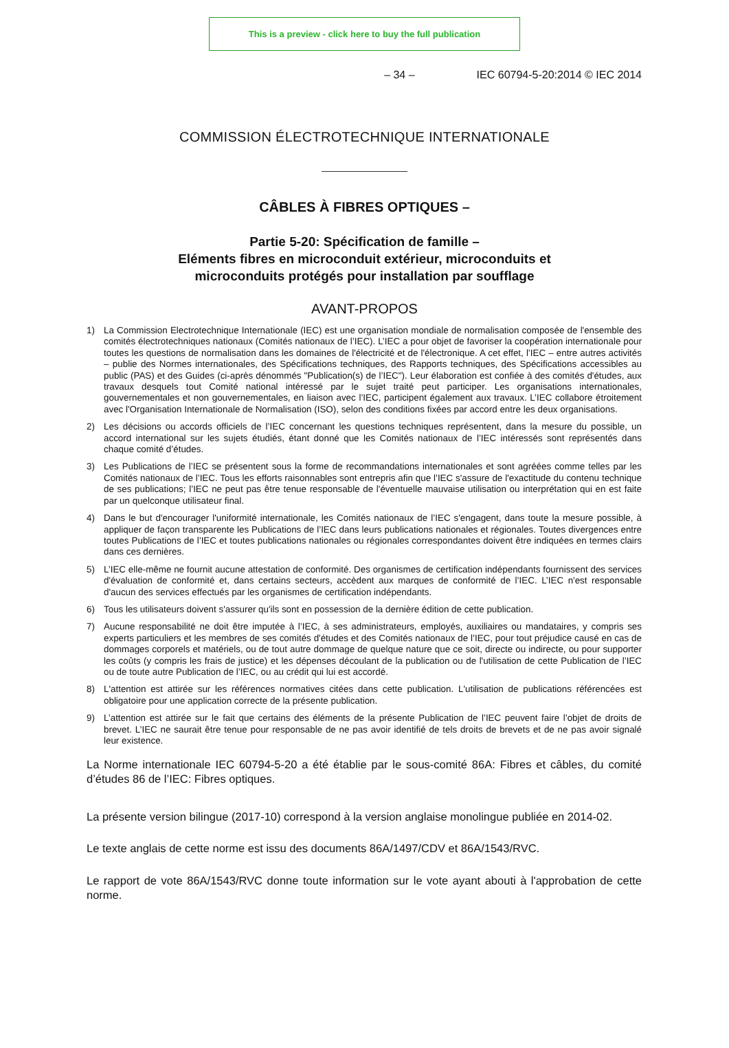This is a preview - click here to buy the full publication
– 34 – IEC 60794-5-20:2014 © IEC 2014
COMMISSION ÉLECTROTECHNIQUE INTERNATIONALE
CÂBLES À FIBRES OPTIQUES –
Partie 5-20: Spécification de famille –
Eléments fibres en microconduit extérieur, microconduits et
microconduits protégés pour installation par soufflage
AVANT-PROPOS
1) La Commission Electrotechnique Internationale (IEC) est une organisation mondiale de normalisation composée de l'ensemble des comités électrotechniques nationaux (Comités nationaux de l’IEC). L’IEC a pour objet de favoriser la coopération internationale pour toutes les questions de normalisation dans les domaines de l'électricité et de l'électronique. A cet effet, l’IEC – entre autres activités – publie des Normes internationales, des Spécifications techniques, des Rapports techniques, des Spécifications accessibles au public (PAS) et des Guides (ci-après dénommés "Publication(s) de l’IEC"). Leur élaboration est confiée à des comités d'études, aux travaux desquels tout Comité national intéressé par le sujet traité peut participer. Les organisations internationales, gouvernementales et non gouvernementales, en liaison avec l’IEC, participent également aux travaux. L’IEC collabore étroitement avec l'Organisation Internationale de Normalisation (ISO), selon des conditions fixées par accord entre les deux organisations.
2) Les décisions ou accords officiels de l’IEC concernant les questions techniques représentent, dans la mesure du possible, un accord international sur les sujets étudiés, étant donné que les Comités nationaux de l’IEC intéressés sont représentés dans chaque comité d’études.
3) Les Publications de l’IEC se présentent sous la forme de recommandations internationales et sont agréées comme telles par les Comités nationaux de l’IEC. Tous les efforts raisonnables sont entrepris afin que l’IEC s'assure de l'exactitude du contenu technique de ses publications; l’IEC ne peut pas être tenue responsable de l'éventuelle mauvaise utilisation ou interprétation qui en est faite par un quelconque utilisateur final.
4) Dans le but d'encourager l'uniformité internationale, les Comités nationaux de l’IEC s'engagent, dans toute la mesure possible, à appliquer de façon transparente les Publications de l’IEC dans leurs publications nationales et régionales. Toutes divergences entre toutes Publications de l’IEC et toutes publications nationales ou régionales correspondantes doivent être indiquées en termes clairs dans ces dernières.
5) L’IEC elle-même ne fournit aucune attestation de conformité. Des organismes de certification indépendants fournissent des services d'évaluation de conformité et, dans certains secteurs, accèdent aux marques de conformité de l’IEC. L’IEC n'est responsable d'aucun des services effectués par les organismes de certification indépendants.
6) Tous les utilisateurs doivent s'assurer qu'ils sont en possession de la dernière édition de cette publication.
7) Aucune responsabilité ne doit être imputée à l’IEC, à ses administrateurs, employés, auxiliaires ou mandataires, y compris ses experts particuliers et les membres de ses comités d'études et des Comités nationaux de l’IEC, pour tout préjudice causé en cas de dommages corporels et matériels, ou de tout autre dommage de quelque nature que ce soit, directe ou indirecte, ou pour supporter les coûts (y compris les frais de justice) et les dépenses découlant de la publication ou de l'utilisation de cette Publication de l’IEC ou de toute autre Publication de l’IEC, ou au crédit qui lui est accordé.
8) L'attention est attirée sur les références normatives citées dans cette publication. L'utilisation de publications référencées est obligatoire pour une application correcte de la présente publication.
9) L’attention est attirée sur le fait que certains des éléments de la présente Publication de l’IEC peuvent faire l’objet de droits de brevet. L’IEC ne saurait être tenue pour responsable de ne pas avoir identifié de tels droits de brevets et de ne pas avoir signalé leur existence.
La Norme internationale IEC 60794-5-20 a été établie par le sous-comité 86A: Fibres et câbles, du comité d’études 86 de l’IEC: Fibres optiques.
La présente version bilingue (2017-10) correspond à la version anglaise monolingue publiée en 2014-02.
Le texte anglais de cette norme est issu des documents 86A/1497/CDV et 86A/1543/RVC.
Le rapport de vote 86A/1543/RVC donne toute information sur le vote ayant abouti à l'approbation de cette norme.